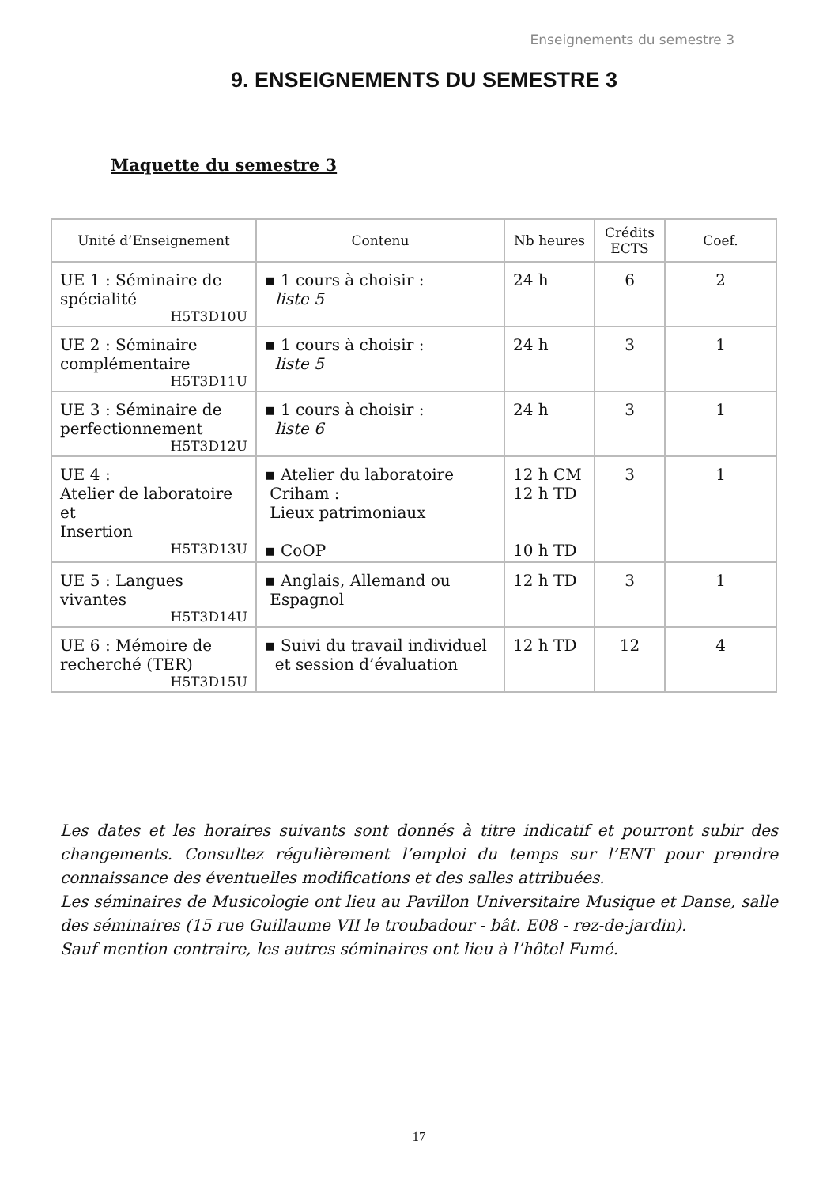Enseignements du semestre 3
9. ENSEIGNEMENTS DU SEMESTRE 3
Maquette du semestre 3
| Unité d’Enseignement | Contenu | Nb heures | Crédits ECTS | Coef. |
| --- | --- | --- | --- | --- |
| UE 1 : Séminaire de spécialité H5T3D10U | ▪ 1 cours à choisir : liste 5 | 24 h | 6 | 2 |
| UE 2 : Séminaire complémentaire H5T3D11U | ▪ 1 cours à choisir : liste 5 | 24 h | 3 | 1 |
| UE 3 : Séminaire de perfectionnement H5T3D12U | ▪ 1 cours à choisir : liste 6 | 24 h | 3 | 1 |
| UE 4 : Atelier de laboratoire et Insertion H5T3D13U | ▪ Atelier du laboratoire Criham : Lieux patrimoniaux ▪ CoOP | 12 h CM 12 h TD 10 h TD | 3 | 1 |
| UE 5 : Langues vivantes H5T3D14U | ▪ Anglais, Allemand ou Espagnol | 12 h TD | 3 | 1 |
| UE 6 : Mémoire de recherché (TER) H5T3D15U | ▪ Suivi du travail individuel et session d’évaluation | 12 h TD | 12 | 4 |
Les dates et les horaires suivants sont donnés à titre indicatif et pourront subir des changements. Consultez régulièrement l’emploi du temps sur l’ENT pour prendre connaissance des éventuelles modifications et des salles attribuées.
Les séminaires de Musicologie ont lieu au Pavillon Universitaire Musique et Danse, salle des séminaires (15 rue Guillaume VII le troubadour - bât. E08 - rez-de-jardin).
Sauf mention contraire, les autres séminaires ont lieu à l’hôtel Fumé.
17